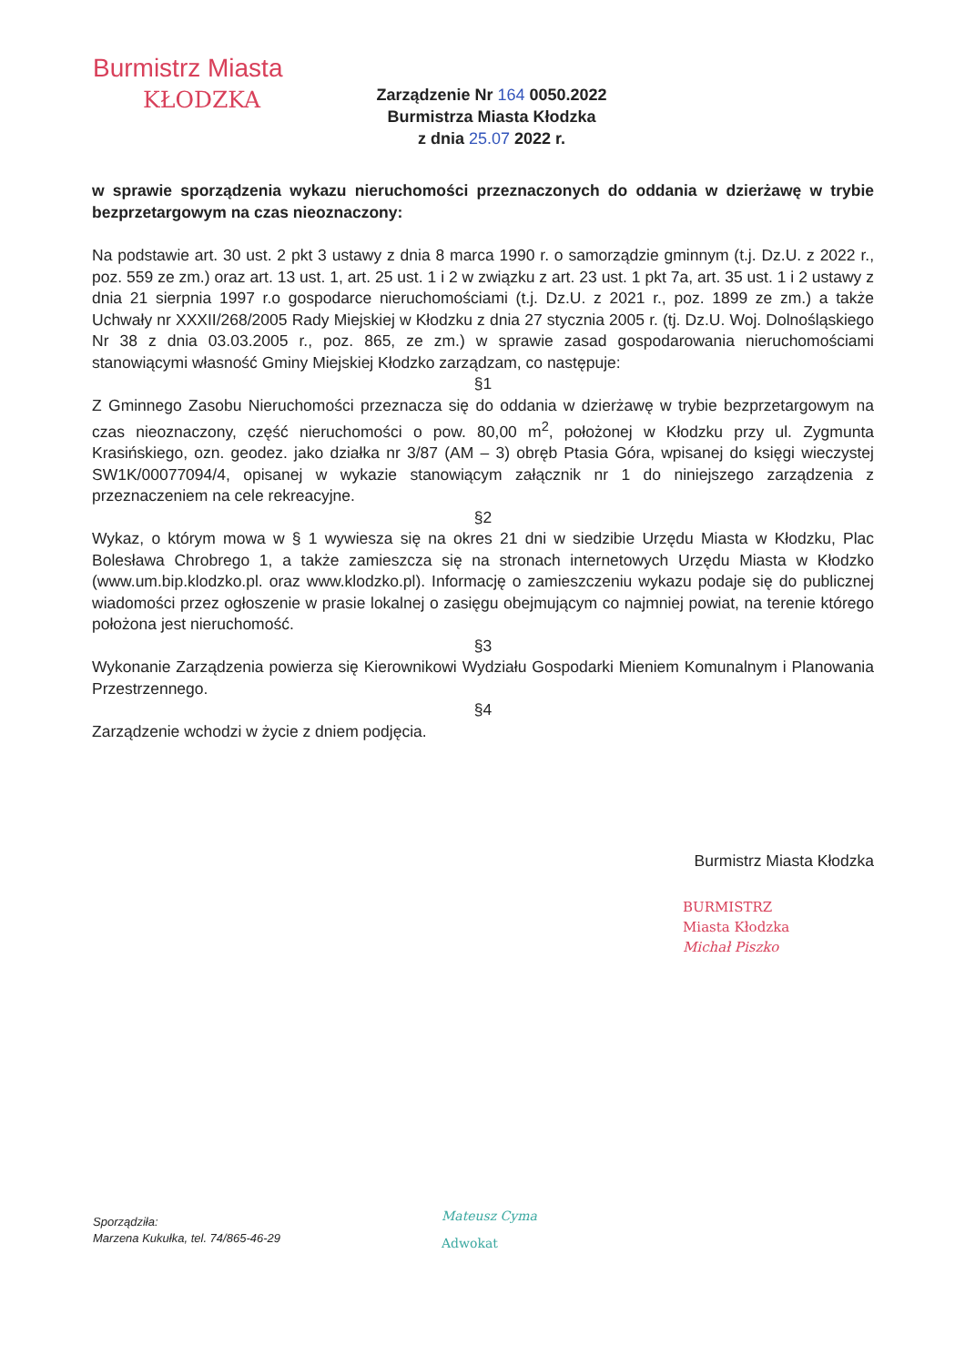Burmistrz Miasta
KŁODZKA
Zarządzenie Nr 164 0050.2022
Burmistrza Miasta Kłodzka
z dnia 25.07 2022 r.
w sprawie sporządzenia wykazu nieruchomości przeznaczonych do oddania w dzierżawę w trybie bezprzetargowym na czas nieoznaczony:
Na podstawie art. 30 ust. 2 pkt 3 ustawy z dnia 8 marca 1990 r. o samorządzie gminnym (t.j. Dz.U. z 2022 r., poz. 559 ze zm.) oraz art. 13 ust. 1, art. 25 ust. 1 i 2 w związku z art. 23 ust. 1 pkt 7a, art. 35 ust. 1 i 2 ustawy z dnia 21 sierpnia 1997 r.o gospodarce nieruchomościami (t.j. Dz.U. z 2021 r., poz. 1899 ze zm.) a także Uchwały nr XXXII/268/2005 Rady Miejskiej w Kłodzku z dnia 27 stycznia 2005 r. (tj. Dz.U. Woj. Dolnośląskiego Nr 38 z dnia 03.03.2005 r., poz. 865, ze zm.) w sprawie zasad gospodarowania nieruchomościami stanowiącymi własność Gminy Miejskiej Kłodzko zarządzam, co następuje:
§1
Z Gminnego Zasobu Nieruchomości przeznacza się do oddania w dzierżawę w trybie bezprzetargowym na czas nieoznaczony, część nieruchomości o pow. 80,00 m<sup>2</sup>, położonej w Kłodzku przy ul. Zygmunta Krasińskiego, ozn. geodez. jako działka nr 3/87 (AM – 3) obręb Ptasia Góra, wpisanej do księgi wieczystej SW1K/00077094/4, opisanej w wykazie stanowiącym załącznik nr 1 do niniejszego zarządzenia z przeznaczeniem na cele rekreacyjne.
§2
Wykaz, o którym mowa w § 1 wywiesza się na okres 21 dni w siedzibie Urzędu Miasta w Kłodzku, Plac Bolesława Chrobrego 1, a także zamieszcza się na stronach internetowych Urzędu Miasta w Kłodzko (www.um.bip.klodzko.pl. oraz www.klodzko.pl). Informację o zamieszczeniu wykazu podaje się do publicznej wiadomości przez ogłoszenie w prasie lokalnej o zasięgu obejmującym co najmniej powiat, na terenie którego położona jest nieruchomość.
§3
Wykonanie Zarządzenia powierza się Kierownikowi Wydziału Gospodarki Mieniem Komunalnym i Planowania Przestrzennego.
§4
Zarządzenie wchodzi w życie z dniem podjęcia.
Burmistrz Miasta Kłodzka
BURMISTRZ
Miasta Kłodzka
Michał Piszko
Sporządziła:
Marzena Kukułka, tel. 74/865-46-29
Mateusz Cyma
Adwokat